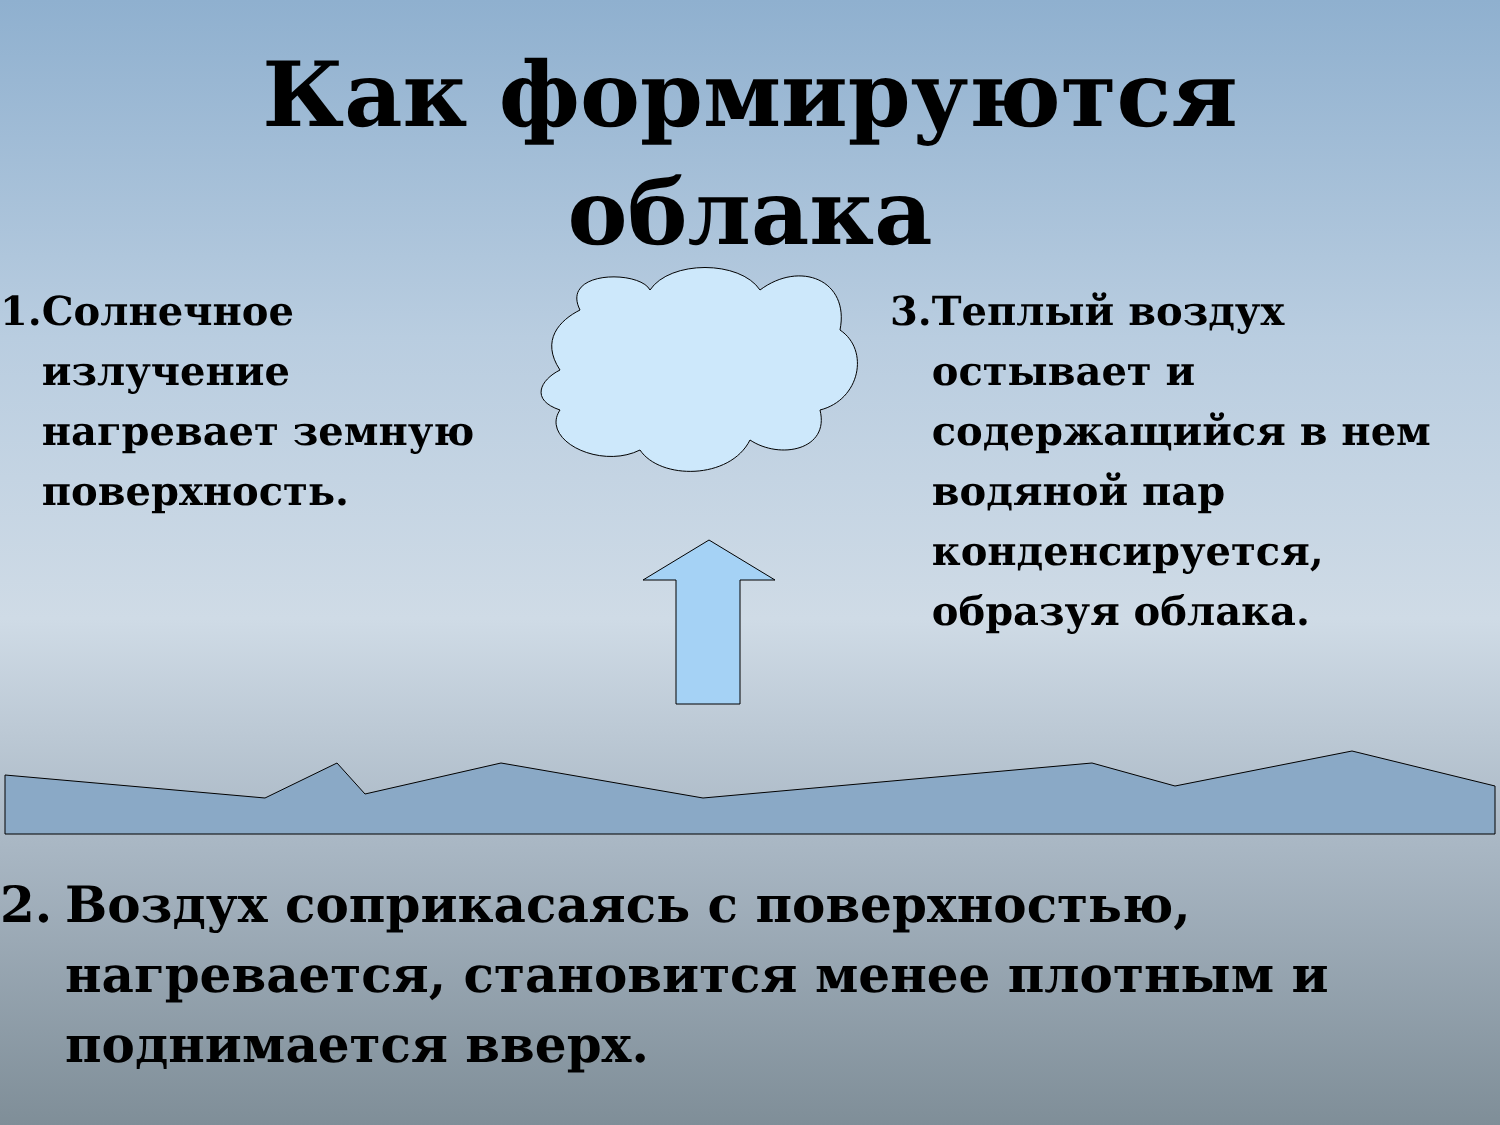Как формируются
облака
1. Солнечное излучение нагревает земную поверхность.
3. Теплый воздух остывает и содержащийся в нем водяной пар конденсируется, образуя облака.
2. Воздух соприкасаясь с поверхностью,
нагревается, становится менее плотным и
поднимается вверх.